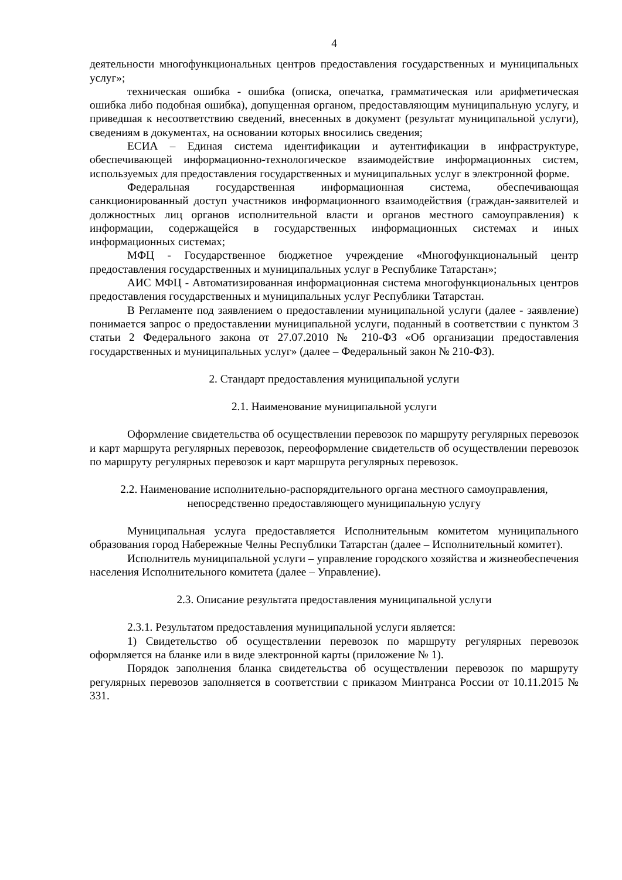4
деятельности многофункциональных центров предоставления государственных и муниципальных услуг»;
техническая ошибка - ошибка (описка, опечатка, грамматическая или арифметическая ошибка либо подобная ошибка), допущенная органом, предоставляющим муниципальную услугу, и приведшая к несоответствию сведений, внесенных в документ (результат муниципальной услуги), сведениям в документах, на основании которых вносились сведения;
ЕСИА – Единая система идентификации и аутентификации в инфраструктуре, обеспечивающей информационно-технологическое взаимодействие информационных систем, используемых для предоставления государственных и муниципальных услуг в электронной форме.
Федеральная государственная информационная система, обеспечивающая санкционированный доступ участников информационного взаимодействия (граждан-заявителей и должностных лиц органов исполнительной власти и органов местного самоуправления) к информации, содержащейся в государственных информационных системах и иных информационных системах;
МФЦ - Государственное бюджетное учреждение «Многофункциональный центр предоставления государственных и муниципальных услуг в Республике Татарстан»;
АИС МФЦ - Автоматизированная информационная система многофункциональных центров предоставления государственных и муниципальных услуг Республики Татарстан.
В Регламенте под заявлением о предоставлении муниципальной услуги (далее - заявление) понимается запрос о предоставлении муниципальной услуги, поданный в соответствии с пунктом 3 статьи 2 Федерального закона от 27.07.2010 № 210-ФЗ «Об организации предоставления государственных и муниципальных услуг» (далее – Федеральный закон № 210-ФЗ).
2. Стандарт предоставления муниципальной услуги
2.1. Наименование муниципальной услуги
Оформление свидетельства об осуществлении перевозок по маршруту регулярных перевозок и карт маршрута регулярных перевозок, переоформление свидетельств об осуществлении перевозок по маршруту регулярных перевозок и карт маршрута регулярных перевозок.
2.2. Наименование исполнительно-распорядительного органа местного самоуправления,
непосредственно предоставляющего муниципальную услугу
Муниципальная услуга предоставляется Исполнительным комитетом муниципального образования город Набережные Челны Республики Татарстан (далее – Исполнительный комитет).
Исполнитель муниципальной услуги – управление городского хозяйства и жизнеобеспечения населения Исполнительного комитета (далее – Управление).
2.3. Описание результата предоставления муниципальной услуги
2.3.1. Результатом предоставления муниципальной услуги является:
1) Свидетельство об осуществлении перевозок по маршруту регулярных перевозок оформляется на бланке или в виде электронной карты (приложение № 1).
Порядок заполнения бланка свидетельства об осуществлении перевозок по маршруту регулярных перевозов заполняется в соответствии с приказом Минтранса России от 10.11.2015 № 331.